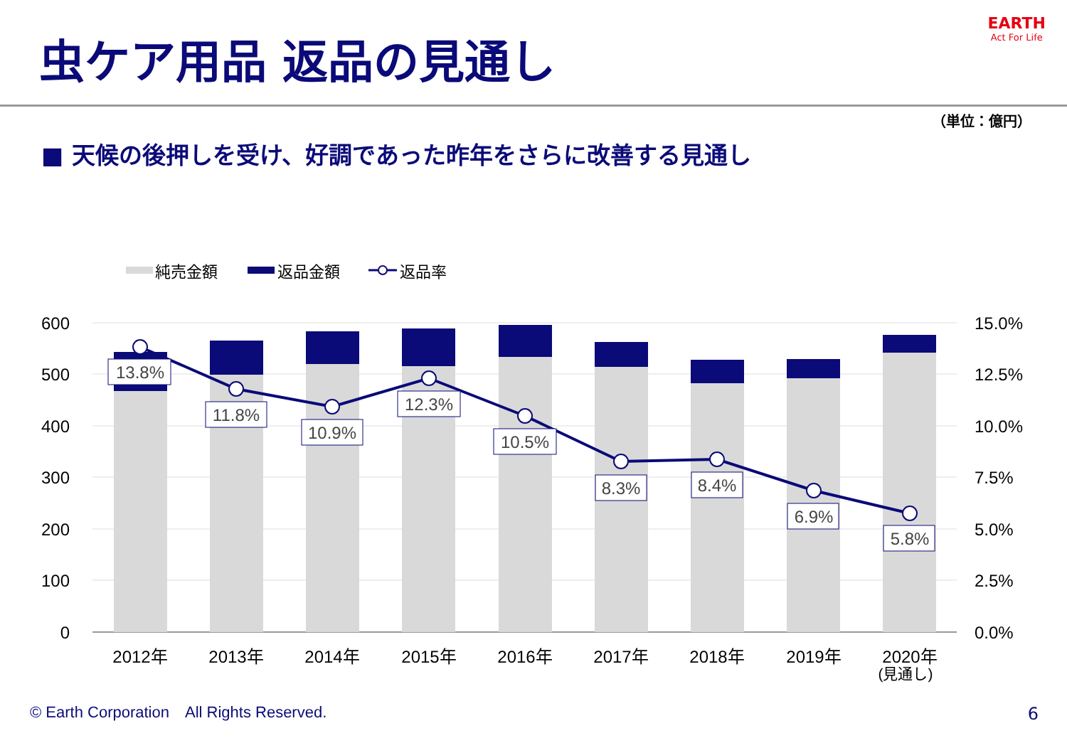虫ケア用品 返品の見通し
EARTH
Act For Life
（単位：億円）
■ 天候の後押しを受け、好調であった昨年をさらに改善する見通し
純売金額
返品金額
返品率
600
500
400
300
200
100
0
15.0%
12.5%
10.0%
7.5%
5.0%
2.5%
0.0%
13.8%
11.8%
10.9%
12.3%
10.5%
8.3%
8.4%
6.9%
5.8%
2012年
2013年
2014年
2015年
2016年
2017年
2018年
2019年
2020年
(見通し)
© Earth Corporation　All Rights Reserved.
6